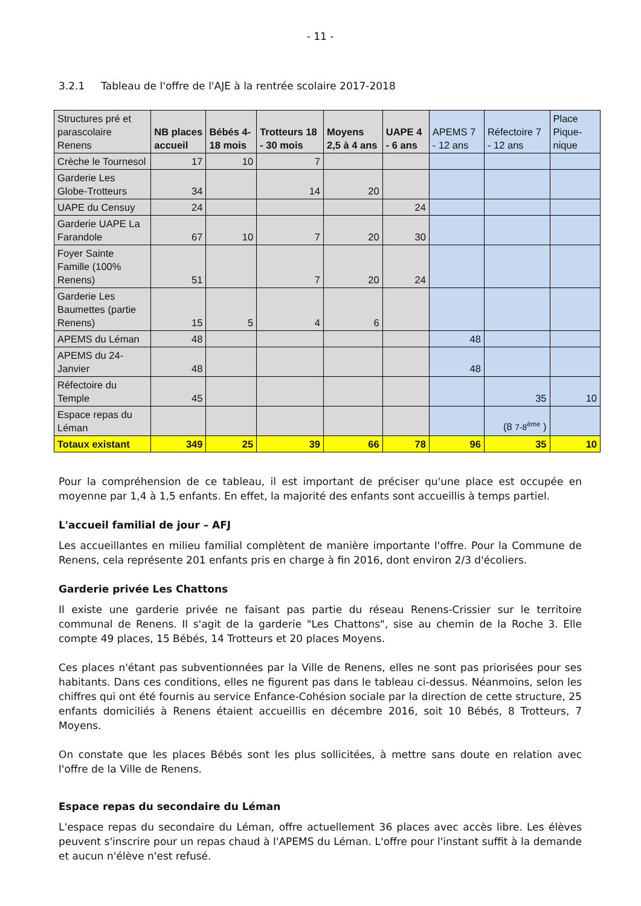- 11 -
3.2.1 Tableau de l'offre de l'AJE à la rentrée scolaire 2017-2018
| Structures pré et parascolaire Renens | NB places accueil | Bébés 4-18 mois | Trotteurs 18 - 30 mois | Moyens 2,5 à 4 ans | UAPE 4 - 6 ans | APEMS 7 - 12 ans | Réfectoire 7 - 12 ans | Place Pique-nique |
| --- | --- | --- | --- | --- | --- | --- | --- | --- |
| Crèche le Tournesol | 17 | 10 | 7 | | | | | |
| Garderie Les Globe-Trotteurs | 34 | | 14 | 20 | | | | |
| UAPE du Censuy | 24 | | | | 24 | | | |
| Garderie UAPE La Farandole | 67 | 10 | 7 | 20 | 30 | | | |
| Foyer Sainte Famille (100% Renens) | 51 | | 7 | 20 | 24 | | | |
| Garderie Les Baumettes (partie Renens) | 15 | 5 | 4 | 6 | | | | |
| APEMS du Léman | 48 | | | | | 48 | | |
| APEMS du 24-Janvier | 48 | | | | | 48 | | |
| Réfectoire du Temple | 45 | | | | | | 35 | 10 |
| Espace repas du Léman | | | | | | | (8 7-8<sup>ème</sup> ) | |
| Totaux existant | 349 | 25 | 39 | 66 | 78 | 96 | 35 | 10 |
Pour la compréhension de ce tableau, il est important de préciser qu'une place est occupée en moyenne par 1,4 à 1,5 enfants. En effet, la majorité des enfants sont accueillis à temps partiel.
L'accueil familial de jour – AFJ
Les accueillantes en milieu familial complètent de manière importante l'offre. Pour la Commune de Renens, cela représente 201 enfants pris en charge à fin 2016, dont environ 2/3 d'écoliers.
Garderie privée Les Chattons
Il existe une garderie privée ne faisant pas partie du réseau Renens-Crissier sur le territoire communal de Renens. Il s'agit de la garderie "Les Chattons", sise au chemin de la Roche 3. Elle compte 49 places, 15 Bébés, 14 Trotteurs et 20 places Moyens.
Ces places n'étant pas subventionnées par la Ville de Renens, elles ne sont pas priorisées pour ses habitants. Dans ces conditions, elles ne figurent pas dans le tableau ci-dessus. Néanmoins, selon les chiffres qui ont été fournis au service Enfance-Cohésion sociale par la direction de cette structure, 25 enfants domiciliés à Renens étaient accueillis en décembre 2016, soit 10 Bébés, 8 Trotteurs, 7 Moyens.
On constate que les places Bébés sont les plus sollicitées, à mettre sans doute en relation avec l'offre de la Ville de Renens.
Espace repas du secondaire du Léman
L'espace repas du secondaire du Léman, offre actuellement 36 places avec accès libre. Les élèves peuvent s'inscrire pour un repas chaud à l'APEMS du Léman. L'offre pour l'instant suffit à la demande et aucun n'élève n'est refusé.